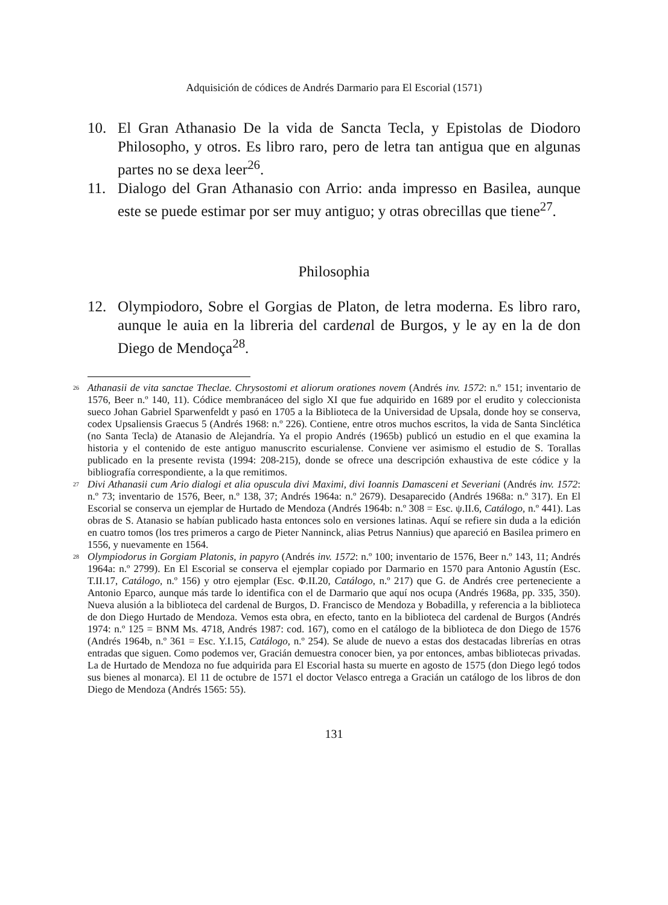Adquisición de códices de Andrés Darmario para El Escorial (1571)
10. El Gran Athanasio De la vida de Sancta Tecla, y Epistolas de Diodoro Philosopho, y otros. Es libro raro, pero de letra tan antigua que en algunas partes no se dexa leer<sup>26</sup>.
11. Dialogo del Gran Athanasio con Arrio: anda impresso en Basilea, aunque este se puede estimar por ser muy antiguo; y otras obrecillas que tiene<sup>27</sup>.
Philosophia
12. Olympiodoro, Sobre el Gorgias de Platon, de letra moderna. Es libro raro, aunque le auia en la libreria del cardenal de Burgos, y le ay en la de don Diego de Mendoça<sup>28</sup>.
<sup>26</sup> Athanasii de vita sanctae Theclae. Chrysostomi et aliorum orationes novem (Andrés inv. 1572: n.º 151; inventario de 1576, Beer n.º 140, 11). Códice membranáceo del siglo XI que fue adquirido en 1689 por el erudito y coleccionista sueco Johan Gabriel Sparwenfeldt y pasó en 1705 a la Biblioteca de la Universidad de Upsala, donde hoy se conserva, codex Upsaliensis Graecus 5 (Andrés 1968: n.º 226). Contiene, entre otros muchos escritos, la vida de Santa Sinclética (no Santa Tecla) de Atanasio de Alejandría. Ya el propio Andrés (1965b) publicó un estudio en el que examina la historia y el contenido de este antiguo manuscrito escurialense. Conviene ver asimismo el estudio de S. Torallas publicado en la presente revista (1994: 208-215), donde se ofrece una descripción exhaustiva de este códice y la bibliografía correspondiente, a la que remitimos.
<sup>27</sup> Divi Athanasii cum Ario dialogi et alia opuscula divi Maximi, divi Ioannis Damasceni et Severiani (Andrés inv. 1572: n.º 73; inventario de 1576, Beer, n.º 138, 37; Andrés 1964a: n.º 2679). Desaparecido (Andrés 1968a: n.º 317). En El Escorial se conserva un ejemplar de Hurtado de Mendoza (Andrés 1964b: n.º 308 = Esc. ψ.II.6, Catálogo, n.º 441). Las obras de S. Atanasio se habían publicado hasta entonces solo en versiones latinas. Aquí se refiere sin duda a la edición en cuatro tomos (los tres primeros a cargo de Pieter Nanninck, alias Petrus Nannius) que apareció en Basilea primero en 1556, y nuevamente en 1564.
<sup>28</sup> Olympiodorus in Gorgiam Platonis, in papyro (Andrés inv. 1572: n.º 100; inventario de 1576, Beer n.º 143, 11; Andrés 1964a: n.º 2799). En El Escorial se conserva el ejemplar copiado por Darmario en 1570 para Antonio Agustín (Esc. T.II.17, Catálogo, n.º 156) y otro ejemplar (Esc. Φ.II.20, Catálogo, n.º 217) que G. de Andrés cree perteneciente a Antonio Eparco, aunque más tarde lo identifica con el de Darmario que aquí nos ocupa (Andrés 1968a, pp. 335, 350). Nueva alusión a la biblioteca del cardenal de Burgos, D. Francisco de Mendoza y Bobadilla, y referencia a la biblioteca de don Diego Hurtado de Mendoza. Vemos esta obra, en efecto, tanto en la biblioteca del cardenal de Burgos (Andrés 1974: n.º 125 = BNM Ms. 4718, Andrés 1987: cod. 167), como en el catálogo de la biblioteca de don Diego de 1576 (Andrés 1964b, n.º 361 = Esc. Y.I.15, Catálogo, n.º 254). Se alude de nuevo a estas dos destacadas librerías en otras entradas que siguen. Como podemos ver, Gracián demuestra conocer bien, ya por entonces, ambas bibliotecas privadas. La de Hurtado de Mendoza no fue adquirida para El Escorial hasta su muerte en agosto de 1575 (don Diego legó todos sus bienes al monarca). El 11 de octubre de 1571 el doctor Velasco entrega a Gracián un catálogo de los libros de don Diego de Mendoza (Andrés 1565: 55).
131